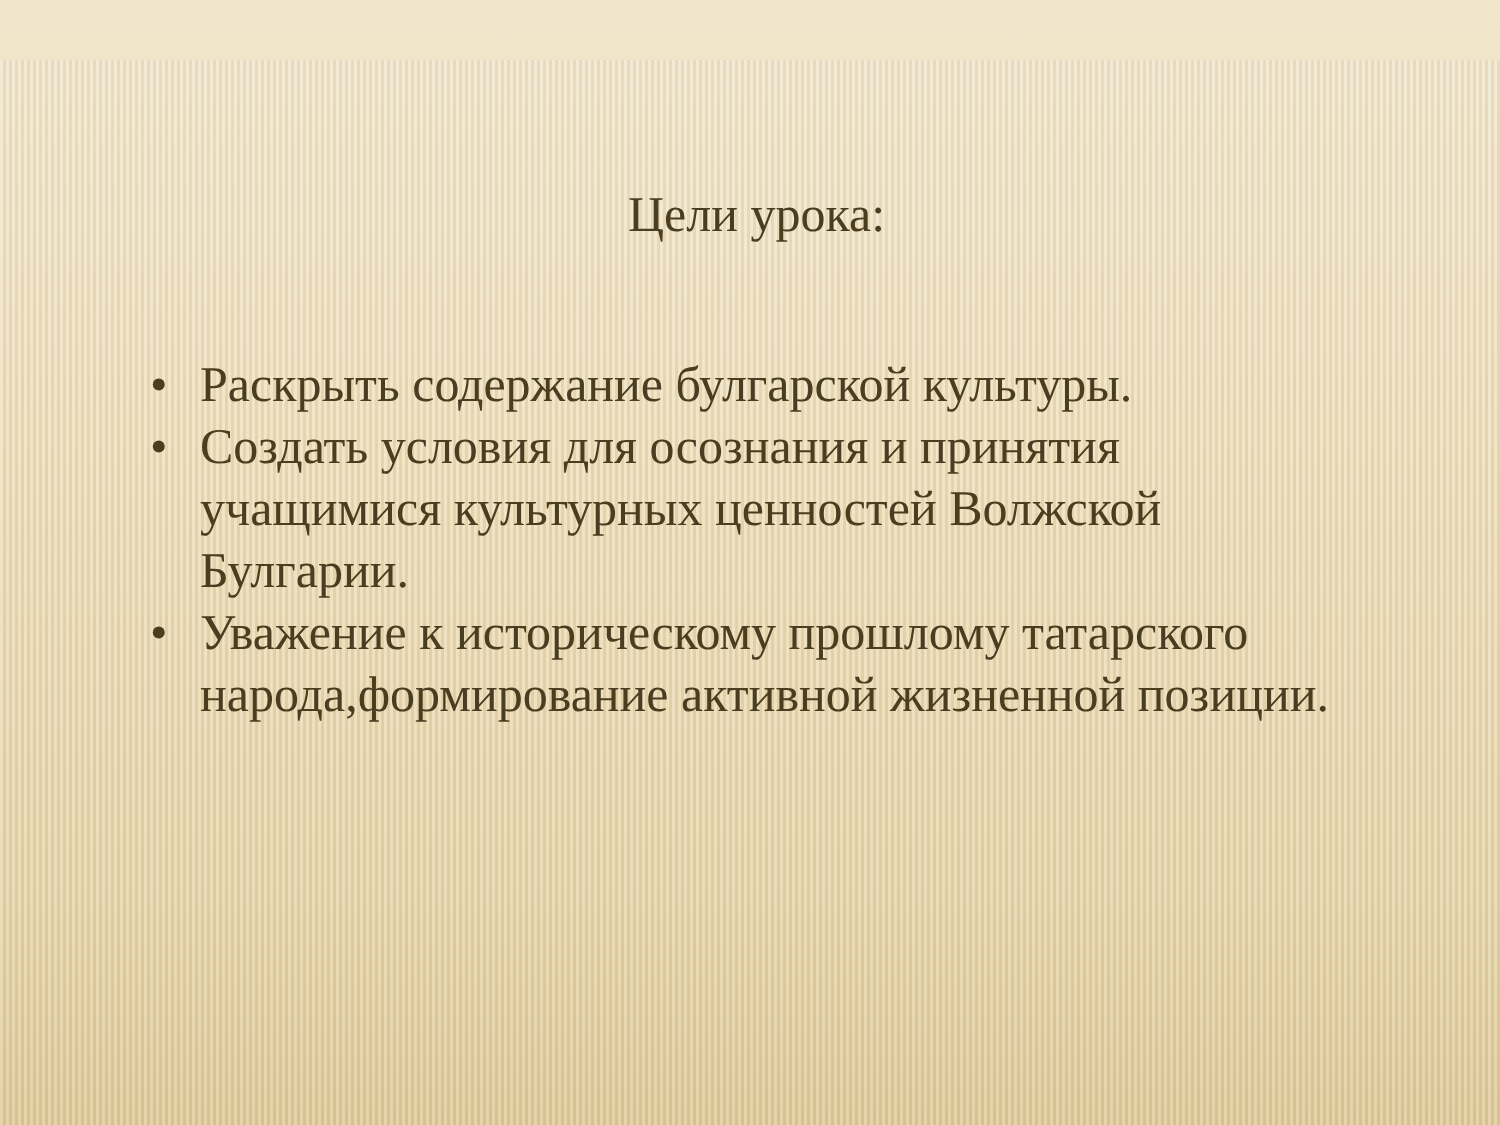Цели урока:
• Раскрыть содержание булгарской культуры.
• Создать условия для осознания и принятия учащимися культурных ценностей Волжской Булгарии.
• Уважение к историческому прошлому татарского народа,формирование активной жизненной позиции.